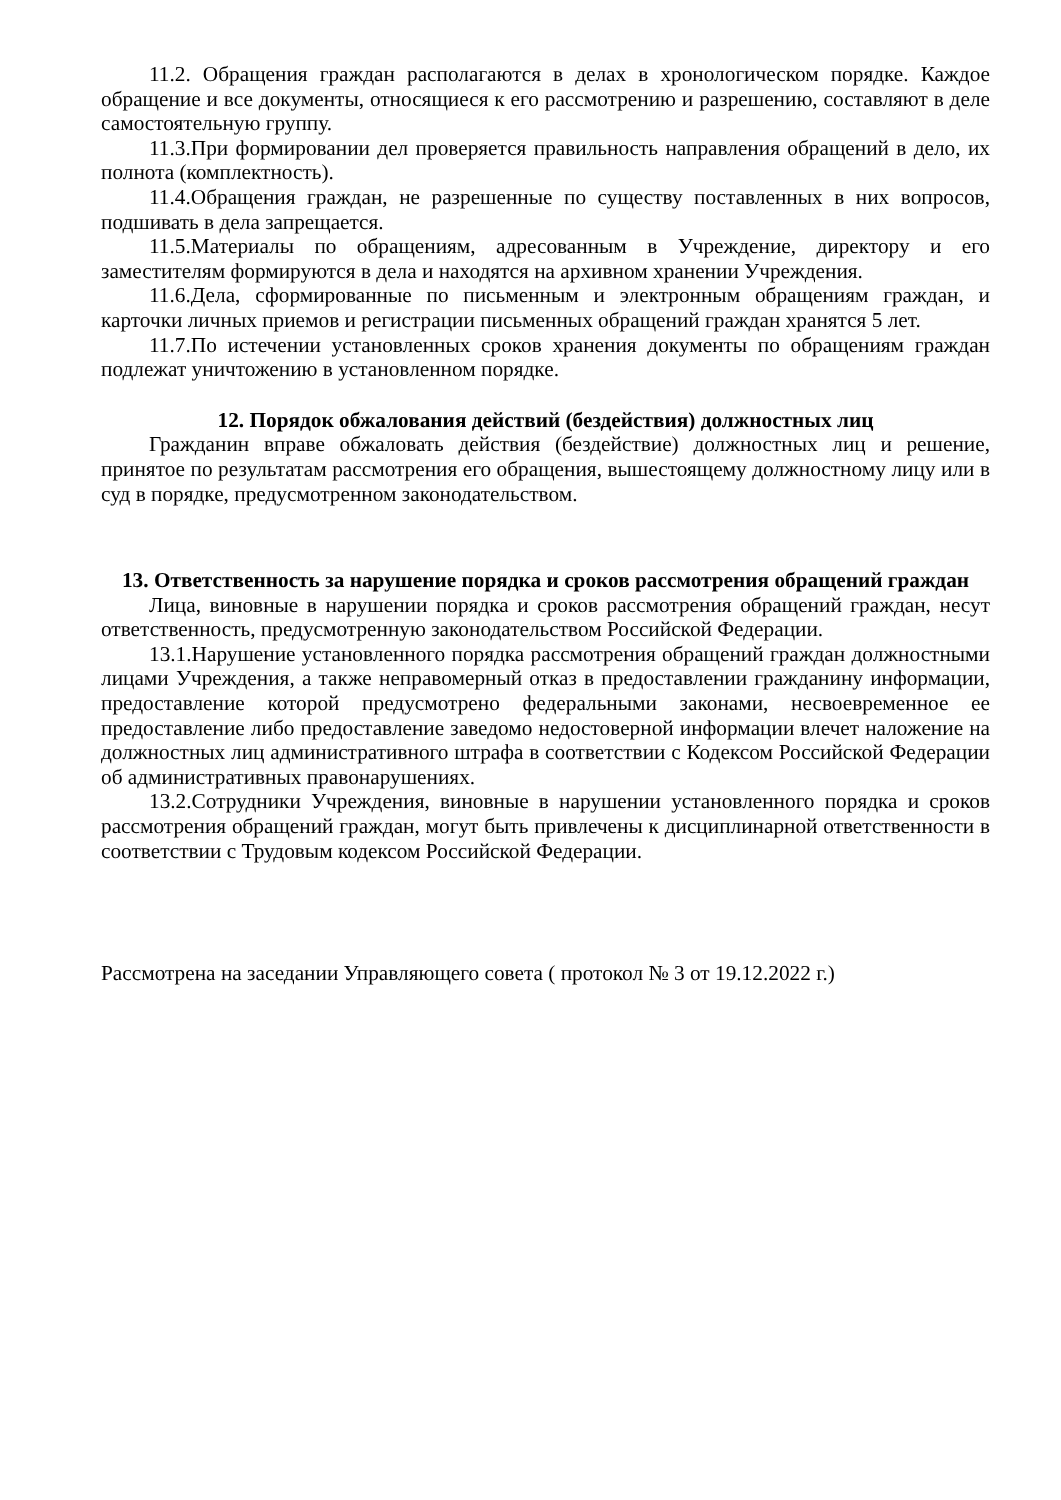11.2. Обращения граждан располагаются в делах в хронологическом порядке. Каждое обращение и все документы, относящиеся к его рассмотрению и разрешению, составляют в деле самостоятельную группу.
11.3.При формировании дел проверяется правильность направления обращений в дело, их полнота (комплектность).
11.4.Обращения граждан, не разрешенные по существу поставленных в них вопросов, подшивать в дела запрещается.
11.5.Материалы по обращениям, адресованным в Учреждение, директору и его заместителям формируются в дела и находятся на архивном хранении Учреждения.
11.6.Дела, сформированные по письменным и электронным обращениям граждан, и карточки личных приемов и регистрации письменных обращений граждан хранятся 5 лет.
11.7.По истечении установленных сроков хранения документы по обращениям граждан подлежат уничтожению в установленном порядке.
12. Порядок обжалования действий (бездействия) должностных лиц
Гражданин вправе обжаловать действия (бездействие) должностных лиц и решение, принятое по результатам рассмотрения его обращения, вышестоящему должностному лицу или в суд в порядке, предусмотренном законодательством.
13. Ответственность за нарушение порядка и сроков рассмотрения обращений граждан
Лица, виновные в нарушении порядка и сроков рассмотрения обращений граждан, несут ответственность, предусмотренную законодательством Российской Федерации.
13.1.Нарушение установленного порядка рассмотрения обращений граждан должностными лицами Учреждения, а также неправомерный отказ в предоставлении гражданину информации, предоставление которой предусмотрено федеральными законами, несвоевременное ее предоставление либо предоставление заведомо недостоверной информации влечет наложение на должностных лиц административного штрафа в соответствии с Кодексом Российской Федерации об административных правонарушениях.
13.2.Сотрудники Учреждения, виновные в нарушении установленного порядка и сроков рассмотрения обращений граждан, могут быть привлечены к дисциплинарной ответственности в соответствии с Трудовым кодексом Российской Федерации.
Рассмотрена на заседании Управляющего совета ( протокол № 3 от 19.12.2022 г.)